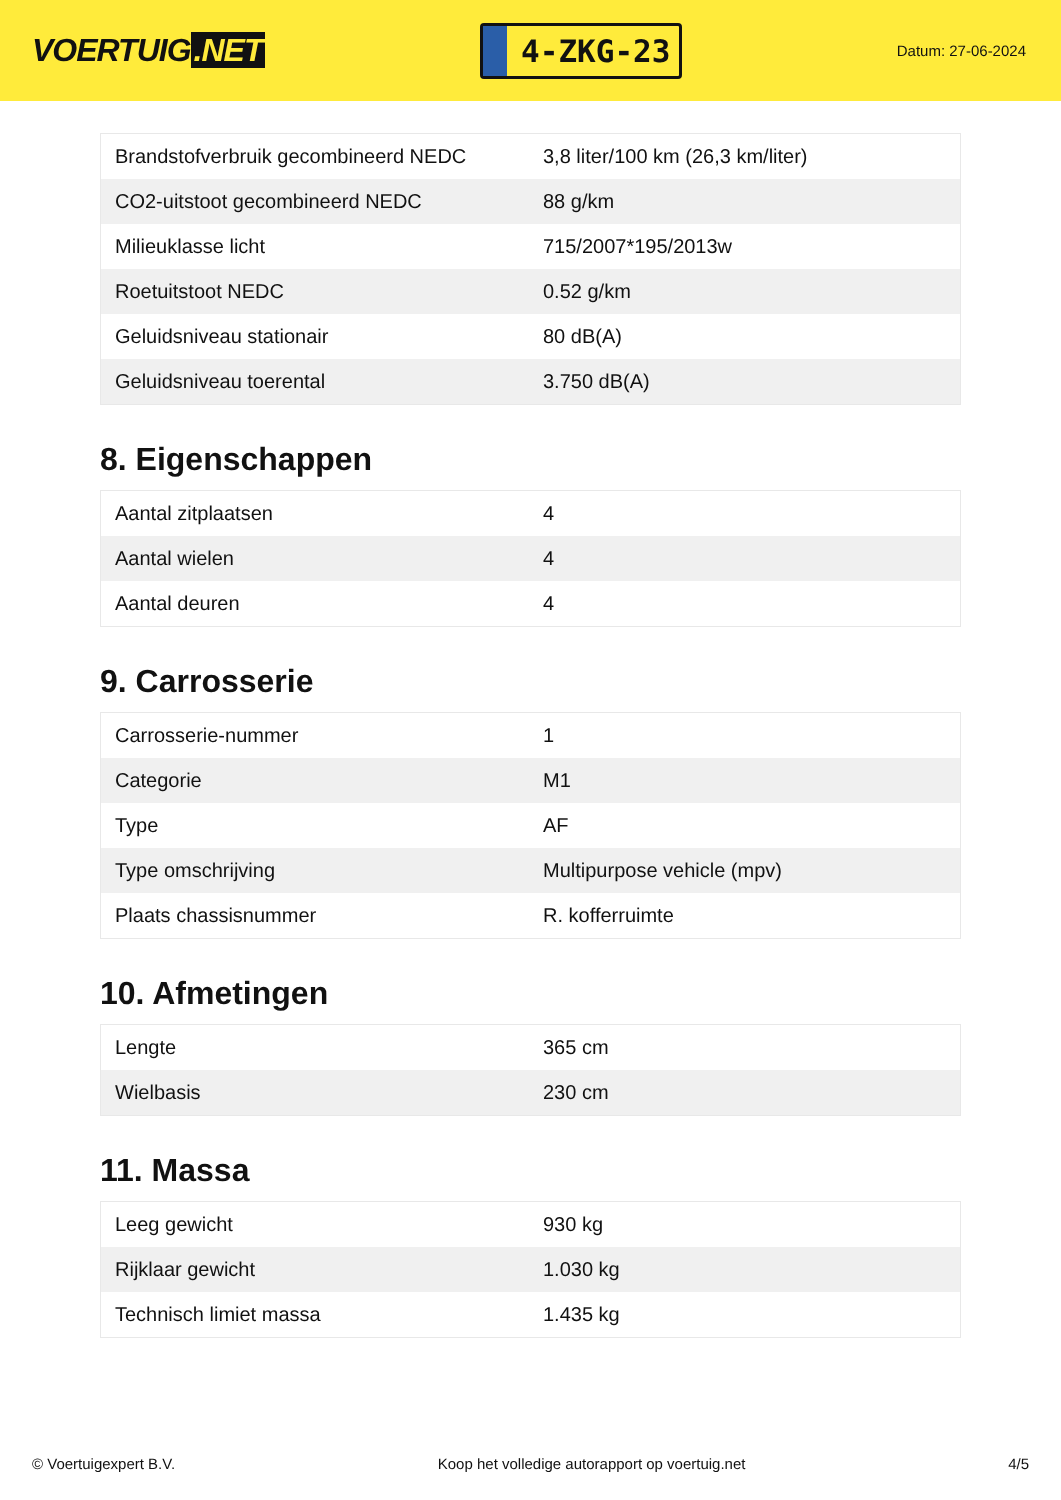VOERTUIG.NET
4-ZKG-23
Datum: 27-06-2024
| Brandstofverbruik gecombineerd NEDC | 3,8 liter/100 km (26,3 km/liter) |
| CO2-uitstoot gecombineerd NEDC | 88 g/km |
| Milieuklasse licht | 715/2007*195/2013w |
| Roetuitstoot NEDC | 0.52 g/km |
| Geluidsniveau stationair | 80 dB(A) |
| Geluidsniveau toerental | 3.750 dB(A) |
8. Eigenschappen
| Aantal zitplaatsen | 4 |
| Aantal wielen | 4 |
| Aantal deuren | 4 |
9. Carrosserie
| Carrosserie-nummer | 1 |
| Categorie | M1 |
| Type | AF |
| Type omschrijving | Multipurpose vehicle (mpv) |
| Plaats chassisnummer | R. kofferruimte |
10. Afmetingen
| Lengte | 365 cm |
| Wielbasis | 230 cm |
11. Massa
| Leeg gewicht | 930 kg |
| Rijklaar gewicht | 1.030 kg |
| Technisch limiet massa | 1.435 kg |
© Voertuigexpert B.V. Koop het volledige autorapport op voertuig.net 4/5